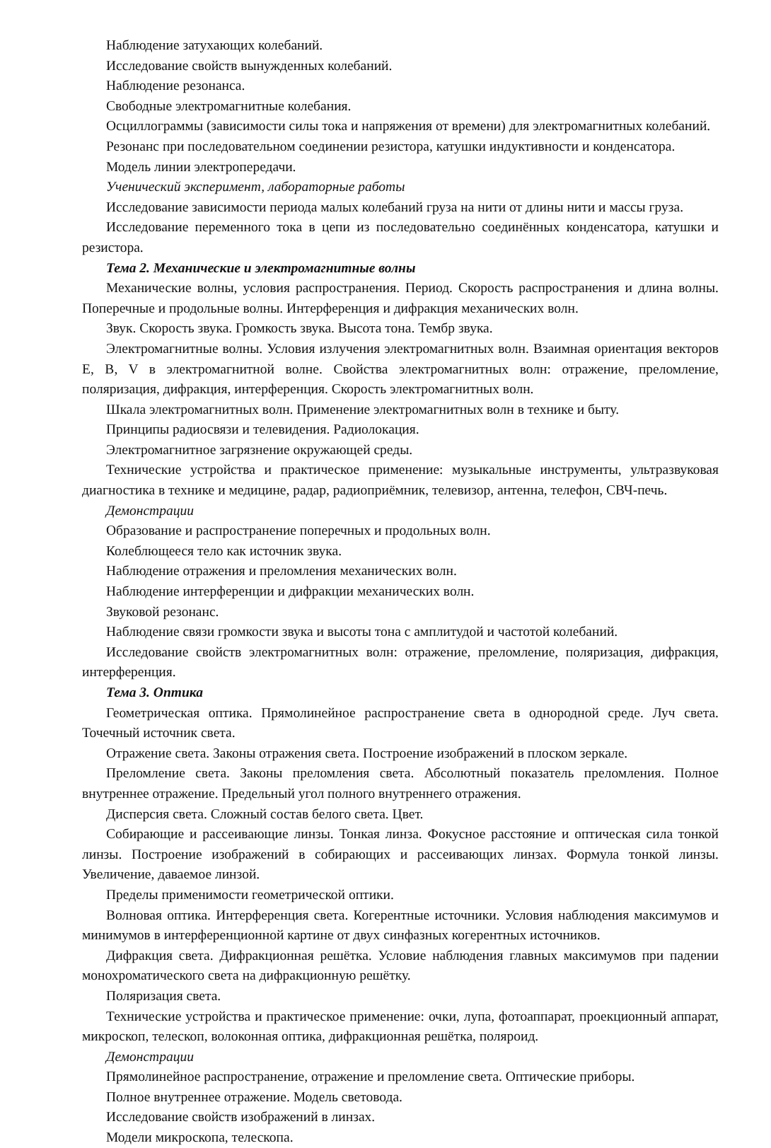Наблюдение затухающих колебаний.
Исследование свойств вынужденных колебаний.
Наблюдение резонанса.
Свободные электромагнитные колебания.
Осциллограммы (зависимости силы тока и напряжения от времени) для электромагнитных колебаний.
Резонанс при последовательном соединении резистора, катушки индуктивности и конденсатора.
Модель линии электропередачи.
Ученический эксперимент, лабораторные работы
Исследование зависимости периода малых колебаний груза на нити от длины нити и массы груза.
Исследование переменного тока в цепи из последовательно соединённых конденсатора, катушки и резистора.
Тема 2. Механические и электромагнитные волны
Механические волны, условия распространения. Период. Скорость распространения и длина волны. Поперечные и продольные волны. Интерференция и дифракция механических волн.
Звук. Скорость звука. Громкость звука. Высота тона. Тембр звука.
Электромагнитные волны. Условия излучения электромагнитных волн. Взаимная ориентация векторов E, B, V в электромагнитной волне. Свойства электромагнитных волн: отражение, преломление, поляризация, дифракция, интерференция. Скорость электромагнитных волн.
Шкала электромагнитных волн. Применение электромагнитных волн в технике и быту.
Принципы радиосвязи и телевидения. Радиолокация.
Электромагнитное загрязнение окружающей среды.
Технические устройства и практическое применение: музыкальные инструменты, ультразвуковая диагностика в технике и медицине, радар, радиоприёмник, телевизор, антенна, телефон, СВЧ-печь.
Демонстрации
Образование и распространение поперечных и продольных волн.
Колеблющееся тело как источник звука.
Наблюдение отражения и преломления механических волн.
Наблюдение интерференции и дифракции механических волн.
Звуковой резонанс.
Наблюдение связи громкости звука и высоты тона с амплитудой и частотой колебаний.
Исследование свойств электромагнитных волн: отражение, преломление, поляризация, дифракция, интерференция.
Тема 3. Оптика
Геометрическая оптика. Прямолинейное распространение света в однородной среде. Луч света. Точечный источник света.
Отражение света. Законы отражения света. Построение изображений в плоском зеркале.
Преломление света. Законы преломления света. Абсолютный показатель преломления. Полное внутреннее отражение. Предельный угол полного внутреннего отражения.
Дисперсия света. Сложный состав белого света. Цвет.
Собирающие и рассеивающие линзы. Тонкая линза. Фокусное расстояние и оптическая сила тонкой линзы. Построение изображений в собирающих и рассеивающих линзах. Формула тонкой линзы. Увеличение, даваемое линзой.
Пределы применимости геометрической оптики.
Волновая оптика. Интерференция света. Когерентные источники. Условия наблюдения максимумов и минимумов в интерференционной картине от двух синфазных когерентных источников.
Дифракция света. Дифракционная решётка. Условие наблюдения главных максимумов при падении монохроматического света на дифракционную решётку.
Поляризация света.
Технические устройства и практическое применение: очки, лупа, фотоаппарат, проекционный аппарат, микроскоп, телескоп, волоконная оптика, дифракционная решётка, поляроид.
Демонстрации
Прямолинейное распространение, отражение и преломление света. Оптические приборы.
Полное внутреннее отражение. Модель световода.
Исследование свойств изображений в линзах.
Модели микроскопа, телескопа.